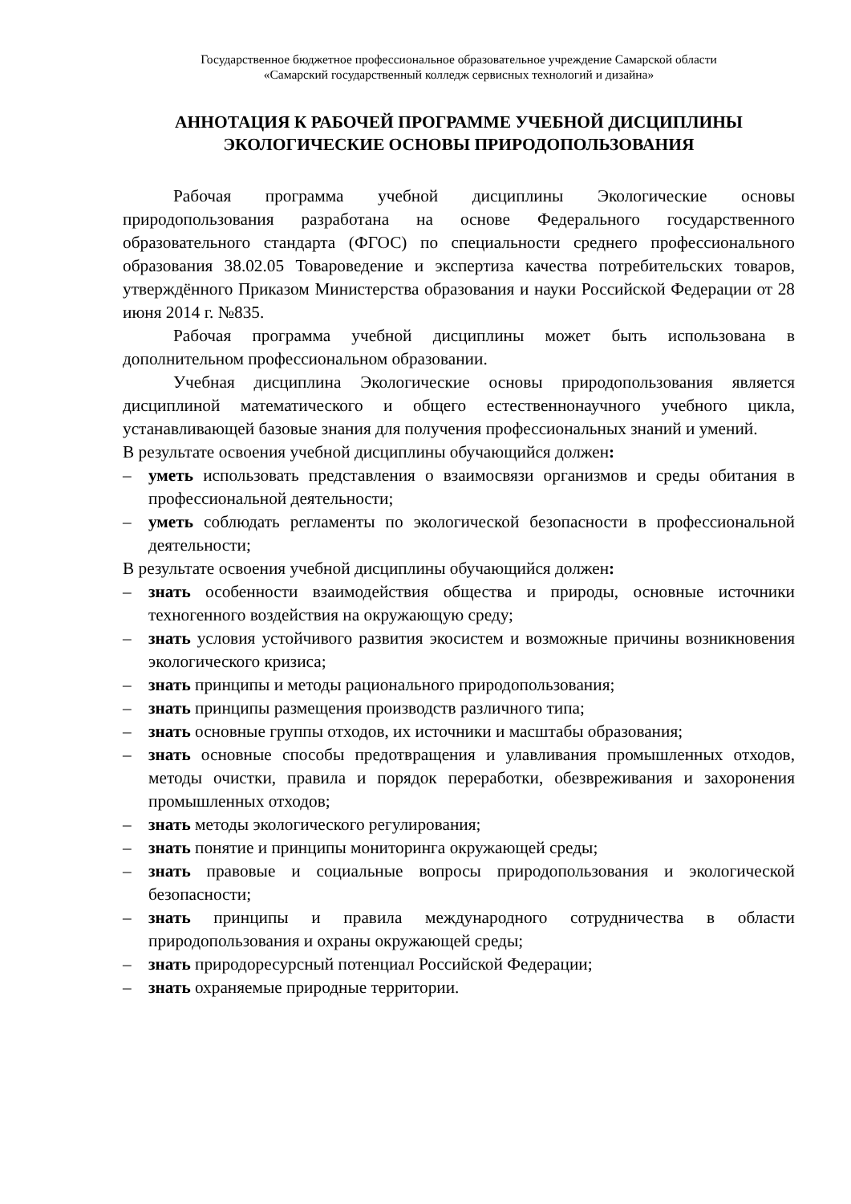Государственное бюджетное профессиональное образовательное учреждение Самарской области
«Самарский государственный колледж сервисных технологий и дизайна»
АННОТАЦИЯ К РАБОЧЕЙ ПРОГРАММЕ УЧЕБНОЙ ДИСЦИПЛИНЫ
ЭКОЛОГИЧЕСКИЕ ОСНОВЫ ПРИРОДОПОЛЬЗОВАНИЯ
Рабочая программа учебной дисциплины Экологические основы природопользования разработана на основе Федерального государственного образовательного стандарта (ФГОС) по специальности среднего профессионального образования 38.02.05 Товароведение и экспертиза качества потребительских товаров, утверждённого Приказом Министерства образования и науки Российской Федерации от 28 июня 2014 г. №835.
Рабочая программа учебной дисциплины может быть использована в дополнительном профессиональном образовании.
Учебная дисциплина Экологические основы природопользования является дисциплиной математического и общего естественнонаучного учебного цикла, устанавливающей базовые знания для получения профессиональных знаний и умений.
В результате освоения учебной дисциплины обучающийся должен:
– уметь использовать представления о взаимосвязи организмов и среды обитания в профессиональной деятельности;
– уметь соблюдать регламенты по экологической безопасности в профессиональной деятельности;
В результате освоения учебной дисциплины обучающийся должен:
– знать особенности взаимодействия общества и природы, основные источники техногенного воздействия на окружающую среду;
– знать условия устойчивого развития экосистем и возможные причины возникновения экологического кризиса;
– знать принципы и методы рационального природопользования;
– знать принципы размещения производств различного типа;
– знать основные группы отходов, их источники и масштабы образования;
– знать основные способы предотвращения и улавливания промышленных отходов, методы очистки, правила и порядок переработки, обезвреживания и захоронения промышленных отходов;
– знать методы экологического регулирования;
– знать понятие и принципы мониторинга окружающей среды;
– знать правовые и социальные вопросы природопользования и экологической безопасности;
– знать принципы и правила международного сотрудничества в области природопользования и охраны окружающей среды;
– знать природоресурсный потенциал Российской Федерации;
– знать охраняемые природные территории.